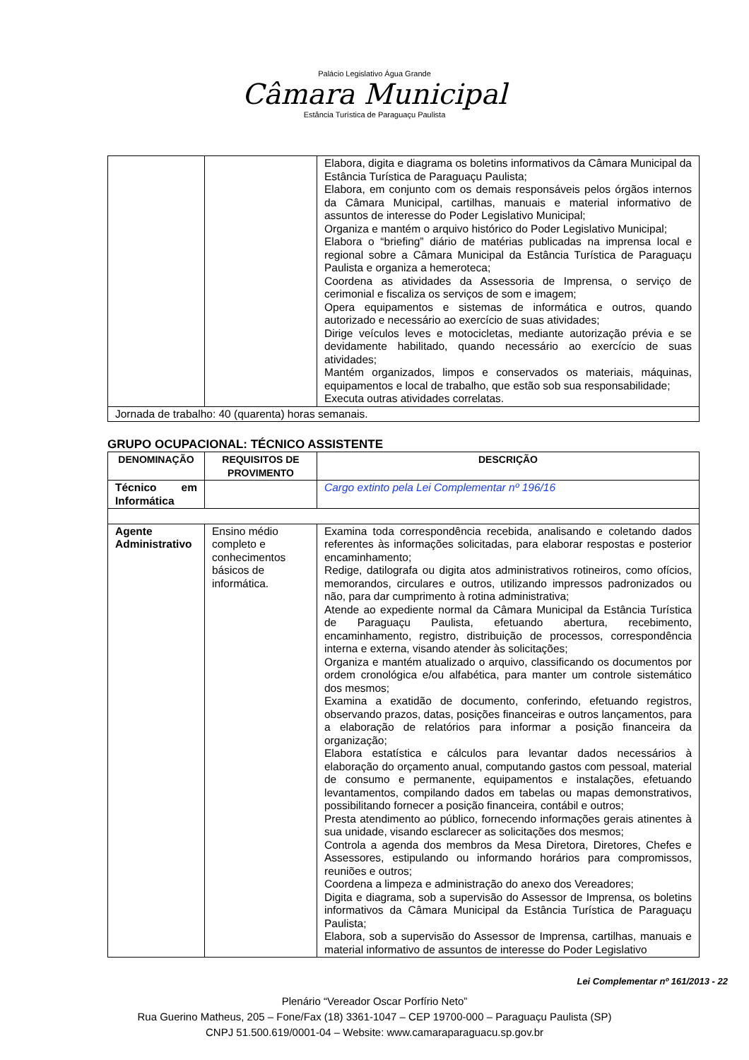Palácio Legislativo Água Grande
Câmara Municipal
Estância Turística de Paraguaçu Paulista
| | | Elabora, digita e diagrama os boletins informativos da Câmara Municipal da Estância Turística de Paraguaçu Paulista; Elabora, em conjunto com os demais responsáveis pelos órgãos internos da Câmara Municipal, cartilhas, manuais e material informativo de assuntos de interesse do Poder Legislativo Municipal; Organiza e mantém o arquivo histórico do Poder Legislativo Municipal; Elabora o “briefing” diário de matérias publicadas na imprensa local e regional sobre a Câmara Municipal da Estância Turística de Paraguaçu Paulista e organiza a hemeroteca; Coordena as atividades da Assessoria de Imprensa, o serviço de cerimonial e fiscaliza os serviços de som e imagem; Opera equipamentos e sistemas de informática e outros, quando autorizado e necessário ao exercício de suas atividades; Dirige veículos leves e motocicletas, mediante autorização prévia e se devidamente habilitado, quando necessário ao exercício de suas atividades; Mantém organizados, limpos e conservados os materiais, máquinas, equipamentos e local de trabalho, que estão sob sua responsabilidade; Executa outras atividades correlatas. |
| Jornada de trabalho: 40 (quarenta) horas semanais. | | |
GRUPO OCUPACIONAL: TÉCNICO ASSISTENTE
| DENOMINAÇÃO | REQUISITOS DE PROVIMENTO | DESCRIÇÃO |
| --- | --- | --- |
| Técnico em Informática | | Cargo extinto pela Lei Complementar nº 196/16 |
| Agente Administrativo | Ensino médio completo e conhecimentos básicos de informática. | Examina toda correspondência recebida, analisando e coletando dados referentes às informações solicitadas, para elaborar respostas e posterior encaminhamento; Redige, datilografa ou digita atos administrativos rotineiros, como ofícios, memorandos, circulares e outros, utilizando impressos padronizados ou não, para dar cumprimento à rotina administrativa; Atende ao expediente normal da Câmara Municipal da Estância Turística de Paraguaçu Paulista, efetuando abertura, recebimento, encaminhamento, registro, distribuição de processos, correspondência interna e externa, visando atender às solicitações; Organiza e mantém atualizado o arquivo, classificando os documentos por ordem cronológica e/ou alfabética, para manter um controle sistemático dos mesmos; Examina a exatidão de documento, conferindo, efetuando registros, observando prazos, datas, posições financeiras e outros lançamentos, para a elaboração de relatórios para informar a posição financeira da organização; Elabora estatística e cálculos para levantar dados necessários à elaboração do orçamento anual, computando gastos com pessoal, material de consumo e permanente, equipamentos e instalações, efetuando levantamentos, compilando dados em tabelas ou mapas demonstrativos, possibilitando fornecer a posição financeira, contábil e outros; Presta atendimento ao público, fornecendo informações gerais atinentes à sua unidade, visando esclarecer as solicitações dos mesmos; Controla a agenda dos membros da Mesa Diretora, Diretores, Chefes e Assessores, estipulando ou informando horários para compromissos, reuniões e outros; Coordena a limpeza e administração do anexo dos Vereadores; Digita e diagrama, sob a supervisão do Assessor de Imprensa, os boletins informativos da Câmara Municipal da Estância Turística de Paraguaçu Paulista; Elabora, sob a supervisão do Assessor de Imprensa, cartilhas, manuais e material informativo de assuntos de interesse do Poder Legislativo |
Lei Complementar nº 161/2013 - 22
Plenário “Vereador Oscar Porfírio Neto”
Rua Guerino Matheus, 205 – Fone/Fax (18) 3361-1047 – CEP 19700-000 – Paraguaçu Paulista (SP)
CNPJ 51.500.619/0001-04 – Website: www.camaraparaguacu.sp.gov.br